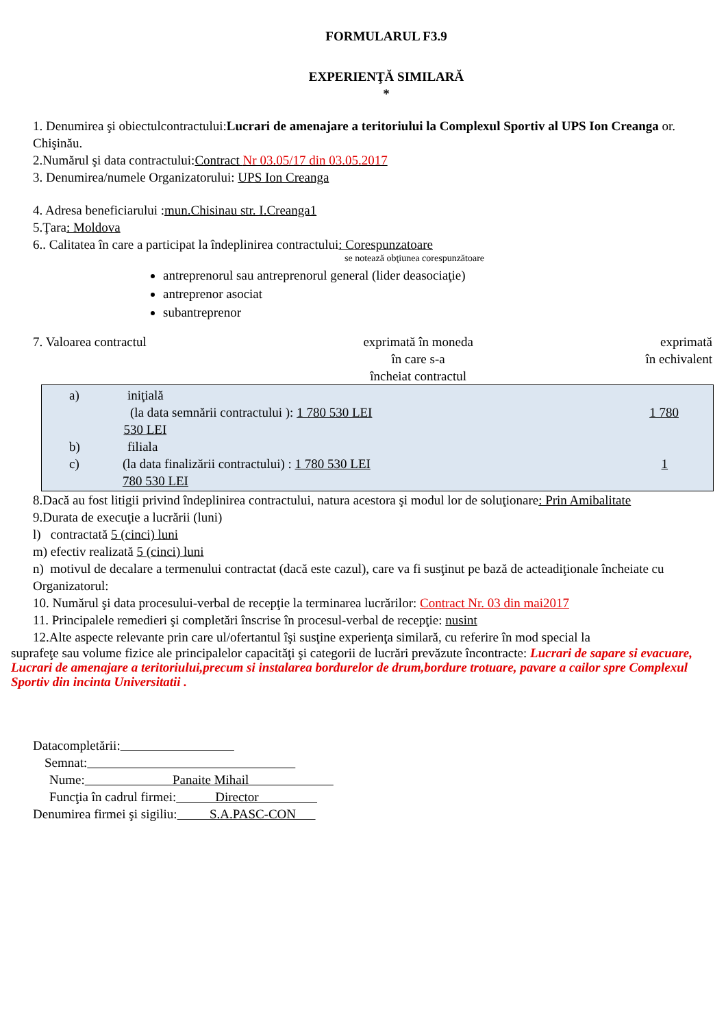FORMULARUL F3.9
EXPERIENŢĂ SIMILARĂ
*
1. Denumirea şi obiectulcontractului:Lucrari de amenajare a teritoriului la Complexul Sportiv al UPS Ion Creanga or. Chişinău.
2.Numărul şi data contractului:Contract Nr 03.05/17 din 03.05.2017
3. Denumirea/numele Organizatorului: UPS Ion Creanga
4. Adresa beneficiarului :mun.Chisinau str. I.Creanga1
5.Ţara: Moldova
6.. Calitatea în care a participat la îndeplinirea contractului: Corespunzatoare
se notează obţiunea corespunzătoare
antreprenorul sau antreprenorul general (lider deasociaţie)
antreprenor asociat
subantreprenor
7. Valoarea contractul exprimată în moneda
în care s-a
încheiat contractul
exprimată
în echivalent
a) iniţială
(la data semnării contractului ): 1 780 530 LEI 1 780 530 LEI
b) filiala
c) (la data finalizării contractului) : 1 780 530 LEI 1 780 530 LEI
8.Dacă au fost litigii privind îndeplinirea contractului, natura acestora şi modul lor de soluţionare: Prin Amibalitate
9.Durata de execuţie a lucrării (luni)
l) contractată 5 (cinci) luni
m) efectiv realizată 5 (cinci) luni
n) motivul de decalare a termenului contractat (dacă este cazul), care va fi susţinut pe bază de acteadiţionale încheiate cu Organizatorul:
10. Numărul şi data procesului-verbal de recepţie la terminarea lucrărilor: Contract Nr. 03 din mai2017
11. Principalele remedieri şi completări înscrise în procesul-verbal de recepţie: nusint
12.Alte aspecte relevante prin care ul/ofertantul îşi susţine experienţa similară, cu referire în mod special la
suprafeţe sau volume fizice ale principalelor capacităţi şi categorii de lucrări prevăzute încontracte: Lucrari de sapare si evacuare, Lucrari de amenajare a teritoriului,precum si instalarea bordurelor de drum,bordure trotuare, pavare a cailor spre Complexul Sportiv din incinta Universitatii .
Datacompletării:
Semnat:
Nume: Panaite Mihail
Funcţia în cadrul firmei: Director
Denumirea firmei şi sigiliu: S.A.PASC-CON